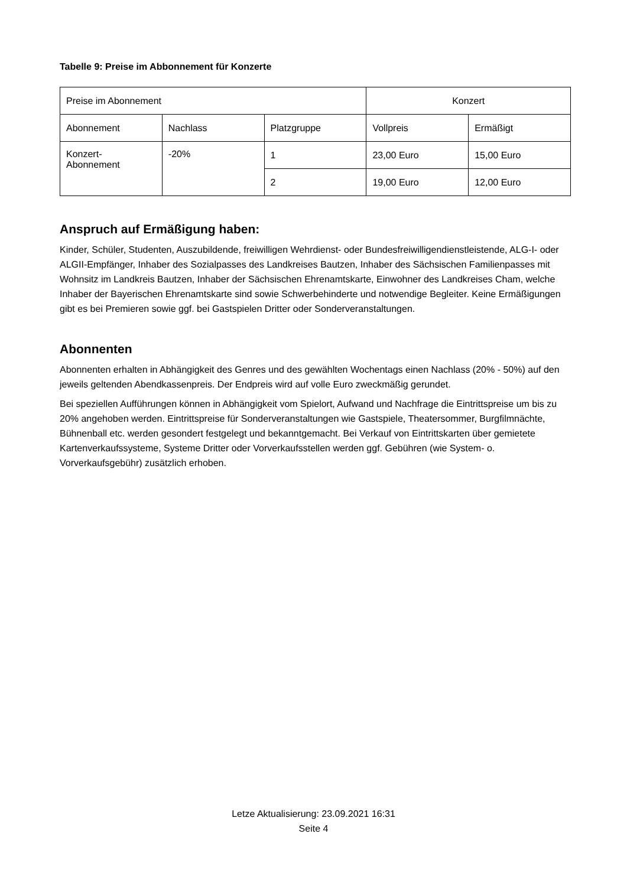Tabelle 9: Preise im Abbonnement für Konzerte
| Preise im Abonnement | | | Konzert | |
| Abonnement | Nachlass | Platzgruppe | Vollpreis | Ermäßigt |
| Konzert- Abonnement | -20% | 1 | 23,00 Euro | 15,00 Euro |
| | | 2 | 19,00 Euro | 12,00 Euro |
Anspruch auf Ermäßigung haben:
Kinder, Schüler, Studenten, Auszubildende, freiwilligen Wehrdienst- oder Bundesfreiwilligendienstleistende, ALG-I- oder ALGII-Empfänger, Inhaber des Sozialpasses des Landkreises Bautzen, Inhaber des Sächsischen Familienpasses mit Wohnsitz im Landkreis Bautzen, Inhaber der Sächsischen Ehrenamtskarte, Einwohner des Landkreises Cham, welche Inhaber der Bayerischen Ehrenamtskarte sind sowie Schwerbehinderte und notwendige Begleiter. Keine Ermäßigungen gibt es bei Premieren sowie ggf. bei Gastspielen Dritter oder Sonderveranstaltungen.
Abonnenten
Abonnenten erhalten in Abhängigkeit des Genres und des gewählten Wochentags einen Nachlass (20% - 50%) auf den jeweils geltenden Abendkassenpreis. Der Endpreis wird auf volle Euro zweckmäßig gerundet.
Bei speziellen Aufführungen können in Abhängigkeit vom Spielort, Aufwand und Nachfrage die Eintrittspreise um bis zu 20% angehoben werden. Eintrittspreise für Sonderveranstaltungen wie Gastspiele, Theatersommer, Burgfilmnächte, Bühnenball etc. werden gesondert festgelegt und bekanntgemacht. Bei Verkauf von Eintrittskarten über gemietete Kartenverkaufssysteme, Systeme Dritter oder Vorverkaufsstellen werden ggf. Gebühren (wie System- o. Vorverkaufsgebühr) zusätzlich erhoben.
Letze Aktualisierung: 23.09.2021 16:31
Seite 4